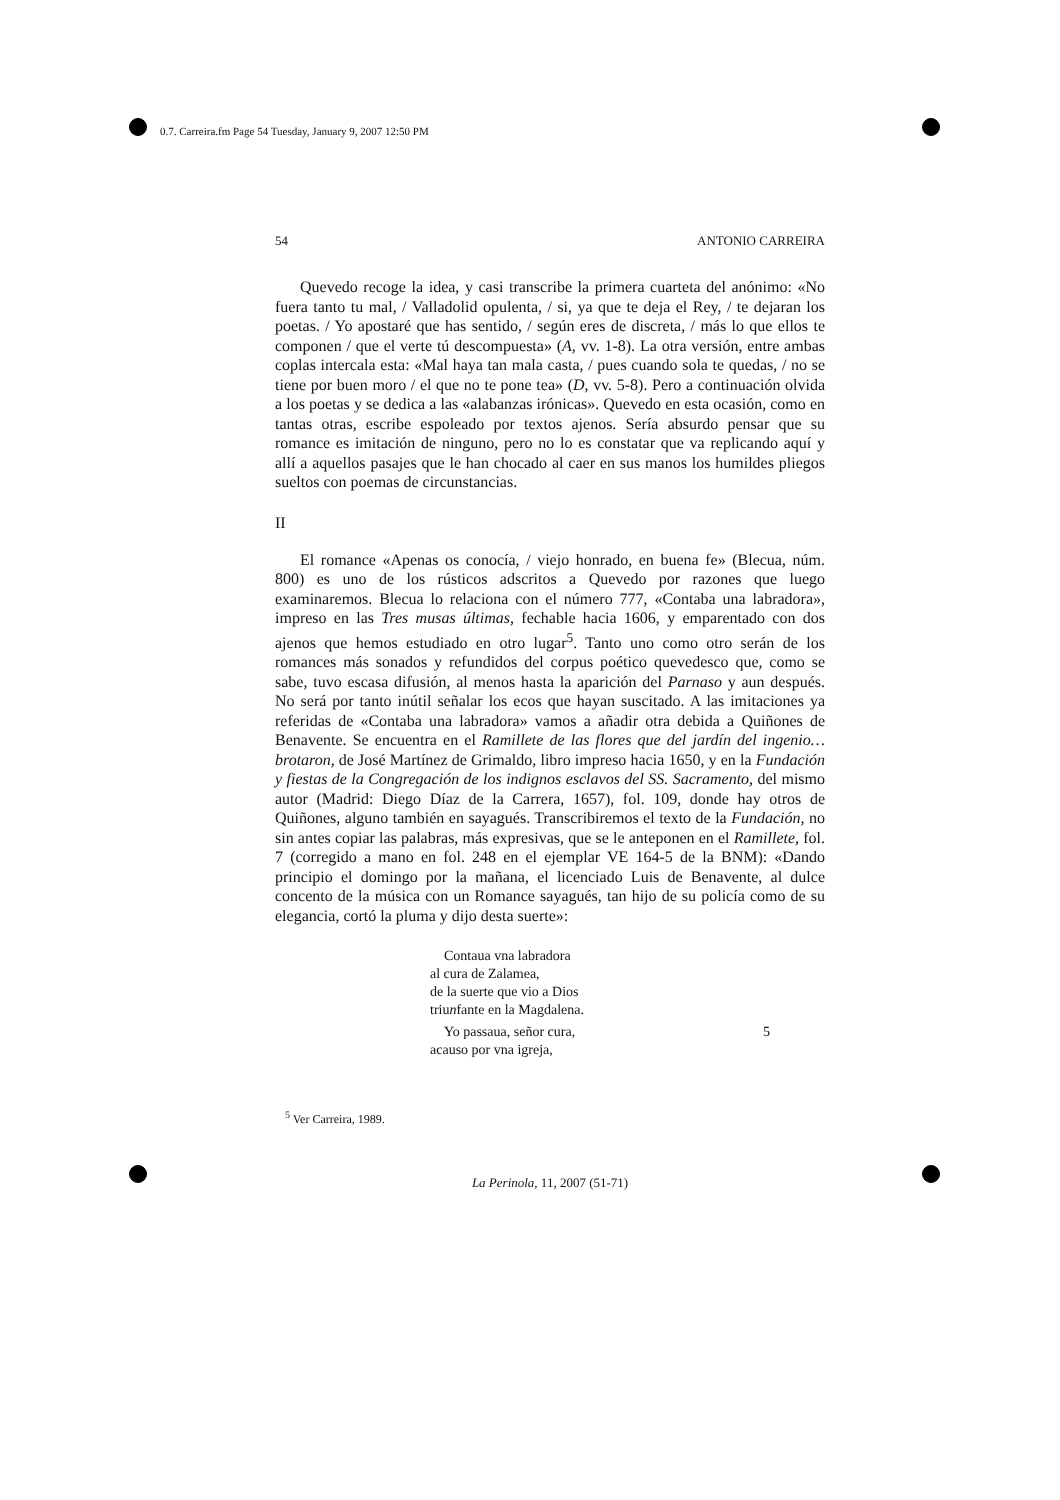0.7. Carreira.fm Page 54 Tuesday, January 9, 2007 12:50 PM
54 ANTONIO CARREIRA
Quevedo recoge la idea, y casi transcribe la primera cuarteta del anónimo: «No fuera tanto tu mal, / Valladolid opulenta, / si, ya que te deja el Rey, / te dejaran los poetas. / Yo apostaré que has sentido, / según eres de discreta, / más lo que ellos te componen / que el verte tú descompuesta» (A, vv. 1-8). La otra versión, entre ambas coplas intercala esta: «Mal haya tan mala casta, / pues cuando sola te quedas, / no se tiene por buen moro / el que no te pone tea» (D, vv. 5-8). Pero a continuación olvida a los poetas y se dedica a las «alabanzas irónicas». Quevedo en esta ocasión, como en tantas otras, escribe espoleado por textos ajenos. Sería absurdo pensar que su romance es imitación de ninguno, pero no lo es constatar que va replicando aquí y allí a aquellos pasajes que le han chocado al caer en sus manos los humildes pliegos sueltos con poemas de circunstancias.
II
El romance «Apenas os conocía, / viejo honrado, en buena fe» (Blecua, núm. 800) es uno de los rústicos adscritos a Quevedo por razones que luego examinaremos. Blecua lo relaciona con el número 777, «Contaba una labradora», impreso en las Tres musas últimas, fechable hacia 1606, y emparentado con dos ajenos que hemos estudiado en otro lugar<sup>5</sup>. Tanto uno como otro serán de los romances más sonados y refundidos del corpus poético quevedesco que, como se sabe, tuvo escasa difusión, al menos hasta la aparición del Parnaso y aun después. No será por tanto inútil señalar los ecos que hayan suscitado. A las imitaciones ya referidas de «Contaba una labradora» vamos a añadir otra debida a Quiñones de Benavente. Se encuentra en el Ramillete de las flores que del jardín del ingenio… brotaron, de José Martínez de Grimaldo, libro impreso hacia 1650, y en la Fundación y fiestas de la Congregación de los indignos esclavos del SS. Sacramento, del mismo autor (Madrid: Diego Díaz de la Carrera, 1657), fol. 109, donde hay otros de Quiñones, alguno también en sayagués. Transcribiremos el texto de la Fundación, no sin antes copiar las palabras, más expresivas, que se le anteponen en el Ramillete, fol. 7 (corregido a mano en fol. 248 en el ejemplar VE 164-5 de la BNM): «Dando principio el domingo por la mañana, el licenciado Luis de Benavente, al dulce concento de la música con un Romance sayagués, tan hijo de su policía como de su elegancia, cortó la pluma y dijo desta suerte»:
Contaua vna labradora
al cura de Zalamea,
de la suerte que vio a Dios
triunfante en la Magdalena.
Yo passaua, señor cura, 5
acauso por vna igreja,
<sup>5</sup> Ver Carreira, 1989.
La Perinola, 11, 2007 (51-71)